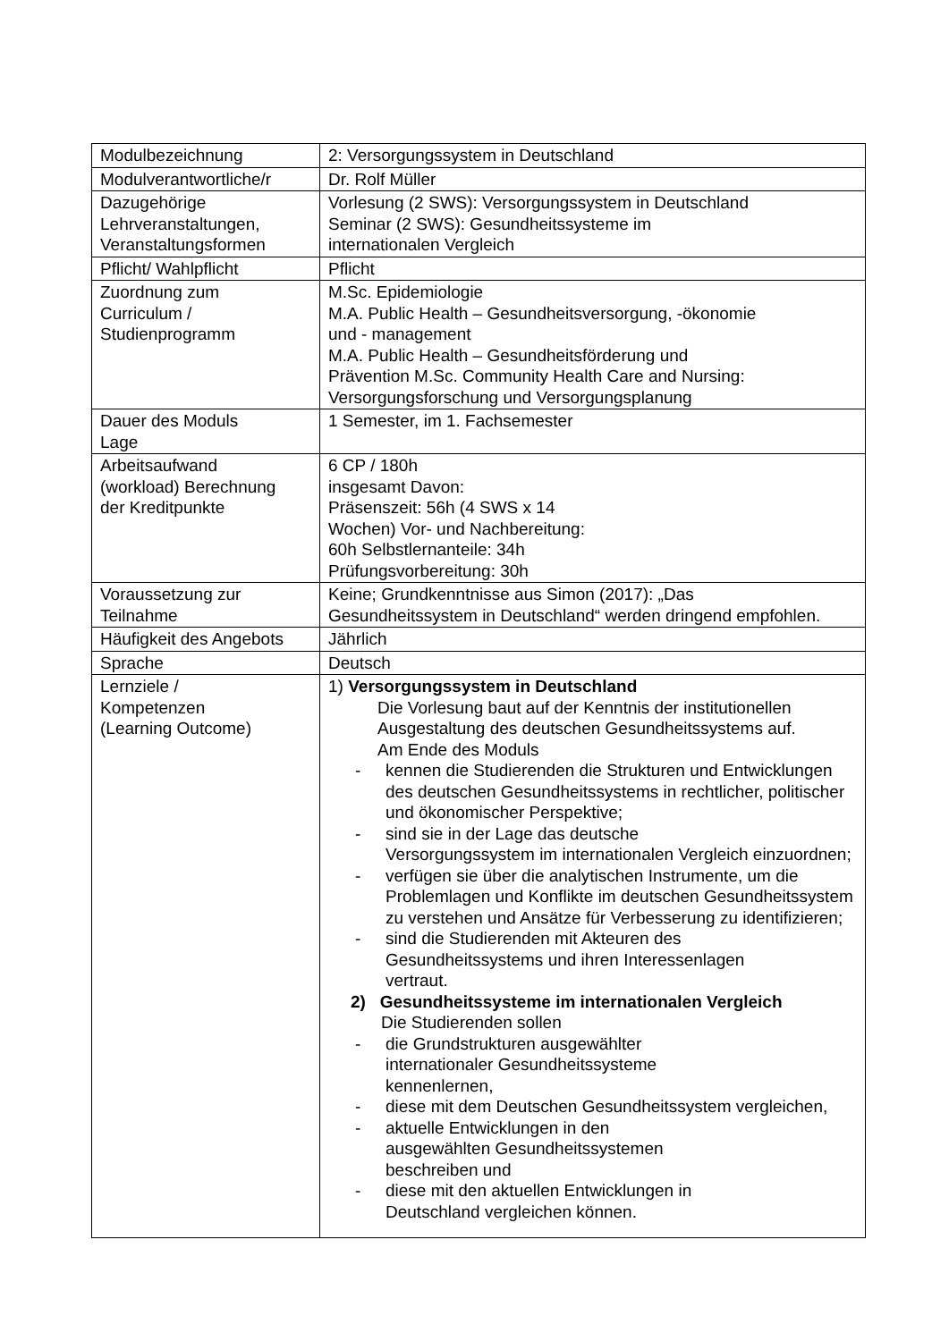| Modulbezeichnung | 2: Versorgungssystem in Deutschland |
| Modulverantwortliche/r | Dr. Rolf Müller |
| Dazugehörige Lehrveranstaltungen, Veranstaltungsformen | Vorlesung (2 SWS): Versorgungssystem in Deutschland Seminar (2 SWS): Gesundheitssysteme im internationalen Vergleich |
| Pflicht/ Wahlpflicht | Pflicht |
| Zuordnung zum Curriculum / Studienprogramm | M.Sc. Epidemiologie M.A. Public Health – Gesundheitsversorgung, -ökonomie und - management M.A. Public Health – Gesundheitsförderung und Prävention M.Sc. Community Health Care and Nursing: Versorgungsforschung und Versorgungsplanung |
| Dauer des Moduls Lage | 1 Semester, im 1. Fachsemester |
| Arbeitsaufwand (workload) Berechnung der Kreditpunkte | 6 CP / 180h insgesamt Davon: Präsenszeit: 56h (4 SWS x 14 Wochen) Vor- und Nachbereitung: 60h Selbstlernanteile: 34h Prüfungsvorbereitung: 30h |
| Voraussetzung zur Teilnahme | Keine; Grundkenntnisse aus Simon (2017): „Das Gesundheitssystem in Deutschland“ werden dringend empfohlen. |
| Häufigkeit des Angebots | Jährlich |
| Sprache | Deutsch |
| Lernziele / Kompetenzen (Learning Outcome) | 1) Versorgungssystem in Deutschland Die Vorlesung baut auf der Kenntnis der institutionellen Ausgestaltung des deutschen Gesundheitssystems auf. Am Ende des Moduls - kennen die Studierenden die Strukturen und Entwicklungen des deutschen Gesundheitssystems in rechtlicher, politischer und ökonomischer Perspektive; - sind sie in der Lage das deutsche Versorgungssystem im internationalen Vergleich einzuordnen; - verfügen sie über die analytischen Instrumente, um die Problemlagen und Konflikte im deutschen Gesundheitssystem zu verstehen und Ansätze für Verbesserung zu identifizieren; - sind die Studierenden mit Akteuren des Gesundheitssystems und ihren Interessenlagen vertraut. 2) Gesundheitssysteme im internationalen Vergleich Die Studierenden sollen - die Grundstrukturen ausgewählter internationaler Gesundheitssysteme kennenlernen, - diese mit dem Deutschen Gesundheitssystem vergleichen, - aktuelle Entwicklungen in den ausgewählten Gesundheitssystemen beschreiben und - diese mit den aktuellen Entwicklungen in Deutschland vergleichen können. |